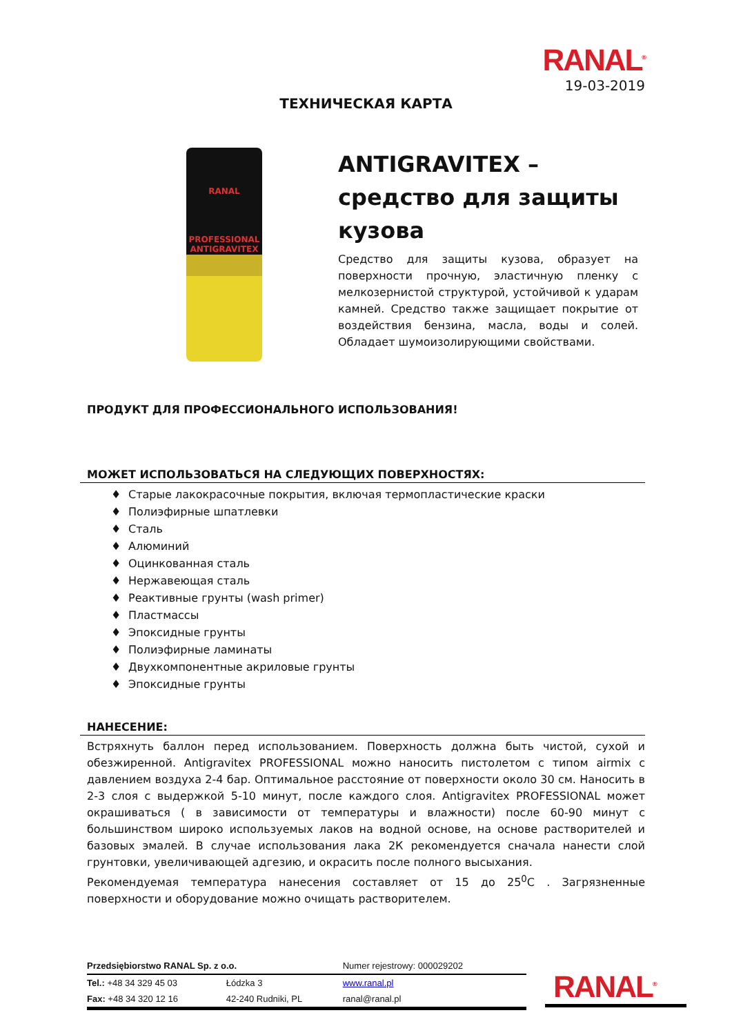RANAL<sup>®</sup>
19-03-2019
ТЕХНИЧЕСКАЯ КАРТА
RANAL
PROFESSIONAL
ANTIGRAVITEX
ANTIGRAVITEX – средство для защиты кузова
Средство для защиты кузова, образует на поверхности прочную, эластичную пленку с мелкозернистой структурой, устойчивой к ударам камней. Средство также защищает покрытие от воздействия бензина, масла, воды и солей. Обладает шумоизолирующими свойствами.
ПРОДУКТ ДЛЯ ПРОФЕССИОНАЛЬНОГО ИСПОЛЬЗОВАНИЯ!
МОЖЕТ ИСПОЛЬЗОВАТЬСЯ НА СЛЕДУЮЩИХ ПОВЕРХНОСТЯХ:
♦ Старые лакокрасочные покрытия, включая термопластические краски
♦ Полиэфирные шпатлевки
♦ Сталь
♦ Алюминий
♦ Оцинкованная сталь
♦ Нержавеющая сталь
♦ Реактивные грунты (wash primer)
♦ Пластмассы
♦ Эпоксидные грунты
♦ Полиэфирные ламинаты
♦ Двухкомпонентные акриловые грунты
♦ Эпоксидные грунты
НАНЕСЕНИЕ:
Встряхнуть баллон перед использованием. Поверхность должна быть чистой, сухой и обезжиренной. Antigravitex PROFESSIONAL можно наносить пистолетом с типом airmix с давлением воздуха 2-4 бар. Оптимальное расстояние от поверхности около 30 см. Наносить в 2-3 слоя с выдержкой 5-10 минут, после каждого слоя. Antigravitex PROFESSIONAL может окрашиваться ( в зависимости от температуры и влажности) после 60-90 минут с большинством широко используемых лаков на водной основе, на основе растворителей и базовых эмалей. В случае использования лака 2К рекомендуется сначала нанести слой грунтовки, увеличивающей адгезию, и окрасить после полного высыхания.
Рекомендуемая температура нанесения составляет от 15 до 25<sup>0</sup>С . Загрязненные поверхности и оборудование можно очищать растворителем.
| Przedsiębiorstwo RANAL Sp. z o.o. | | Numer rejestrowy: 000029202 |
| Tel.: +48 34 329 45 03 | Łódzka 3 | www.ranal.pl |
| Fax: +48 34 320 12 16 | 42-240 Rudniki, PL | ranal@ranal.pl |
RANAL<sup>®</sup>